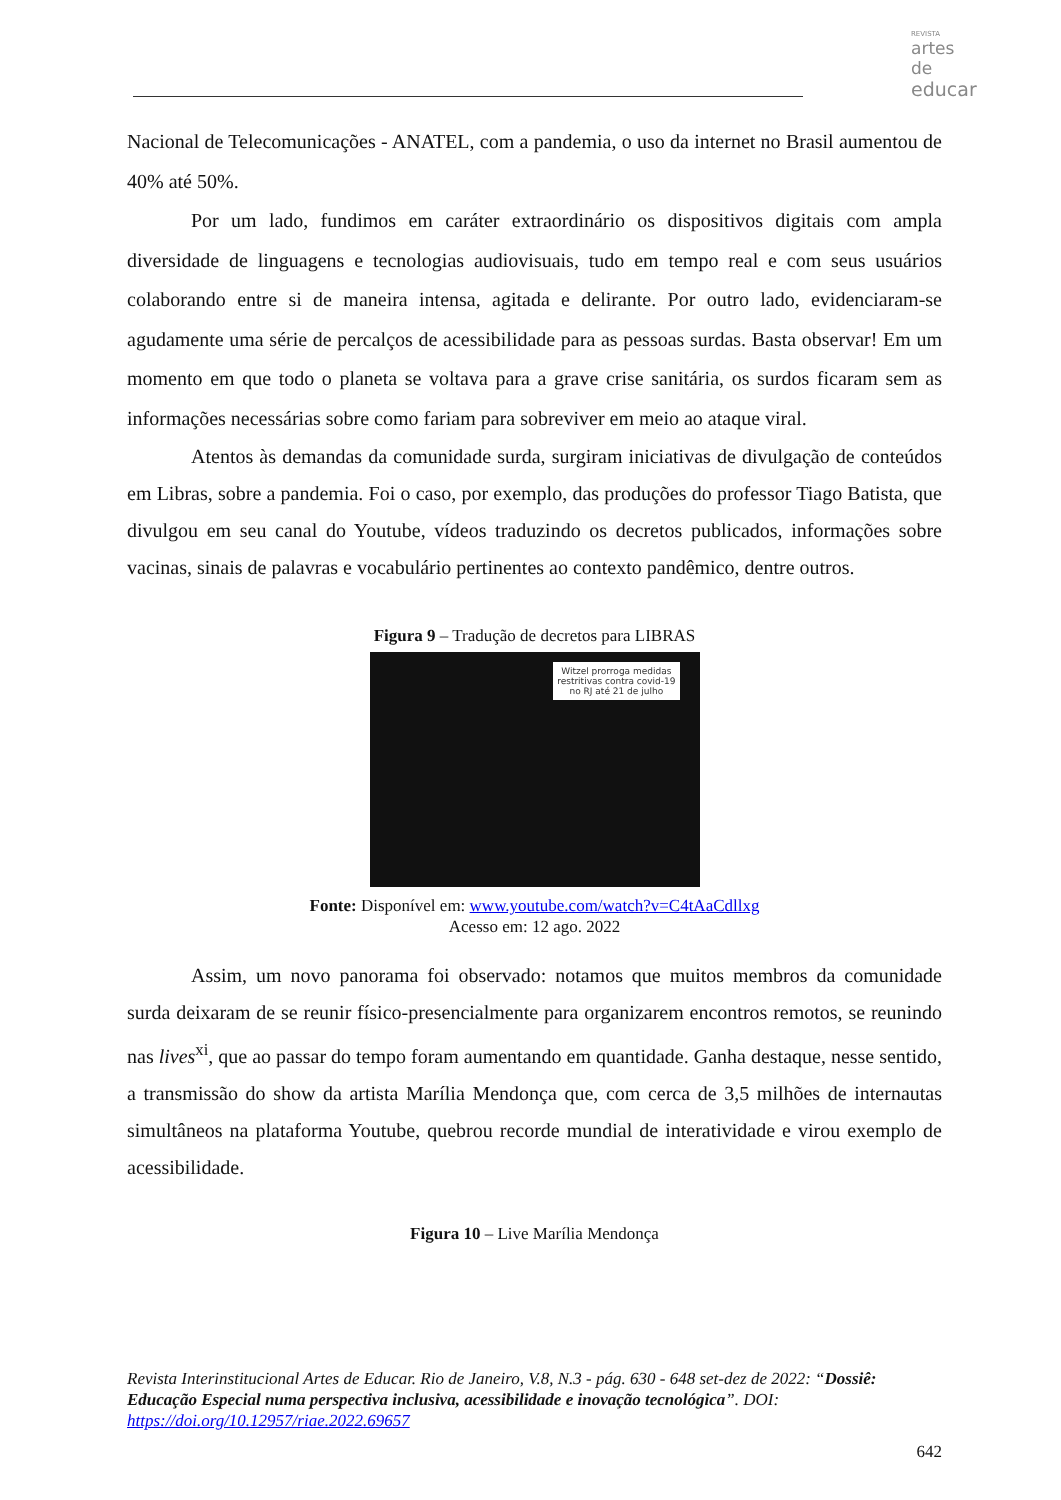REVISTA
artes de
educar
Nacional de Telecomunicações - ANATEL, com a pandemia, o uso da internet no Brasil aumentou de 40% até 50%.
Por um lado, fundimos em caráter extraordinário os dispositivos digitais com ampla diversidade de linguagens e tecnologias audiovisuais, tudo em tempo real e com seus usuários colaborando entre si de maneira intensa, agitada e delirante. Por outro lado, evidenciaram-se agudamente uma série de percalços de acessibilidade para as pessoas surdas. Basta observar! Em um momento em que todo o planeta se voltava para a grave crise sanitária, os surdos ficaram sem as informações necessárias sobre como fariam para sobreviver em meio ao ataque viral.
Atentos às demandas da comunidade surda, surgiram iniciativas de divulgação de conteúdos em Libras, sobre a pandemia. Foi o caso, por exemplo, das produções do professor Tiago Batista, que divulgou em seu canal do Youtube, vídeos traduzindo os decretos publicados, informações sobre vacinas, sinais de palavras e vocabulário pertinentes ao contexto pandêmico, dentre outros.
Figura 9 – Tradução de decretos para LIBRAS
Witzel prorroga medidas
restritivas contra covid-19
no RJ até 21 de julho
Fonte: Disponível em: www.youtube.com/watch?v=C4tAaCdllxg
Acesso em: 12 ago. 2022
Assim, um novo panorama foi observado: notamos que muitos membros da comunidade surda deixaram de se reunir físico-presencialmente para organizarem encontros remotos, se reunindo nas lives<sup>xi</sup>, que ao passar do tempo foram aumentando em quantidade. Ganha destaque, nesse sentido, a transmissão do show da artista Marília Mendonça que, com cerca de 3,5 milhões de internautas simultâneos na plataforma Youtube, quebrou recorde mundial de interatividade e virou exemplo de acessibilidade.
Figura 10 – Live Marília Mendonça
Revista Interinstitucional Artes de Educar. Rio de Janeiro, V.8, N.3 - pág. 630 - 648 set-dez de 2022: “Dossiê: Educação Especial numa perspectiva inclusiva, acessibilidade e inovação tecnológica”. DOI: https://doi.org/10.12957/riae.2022.69657
642